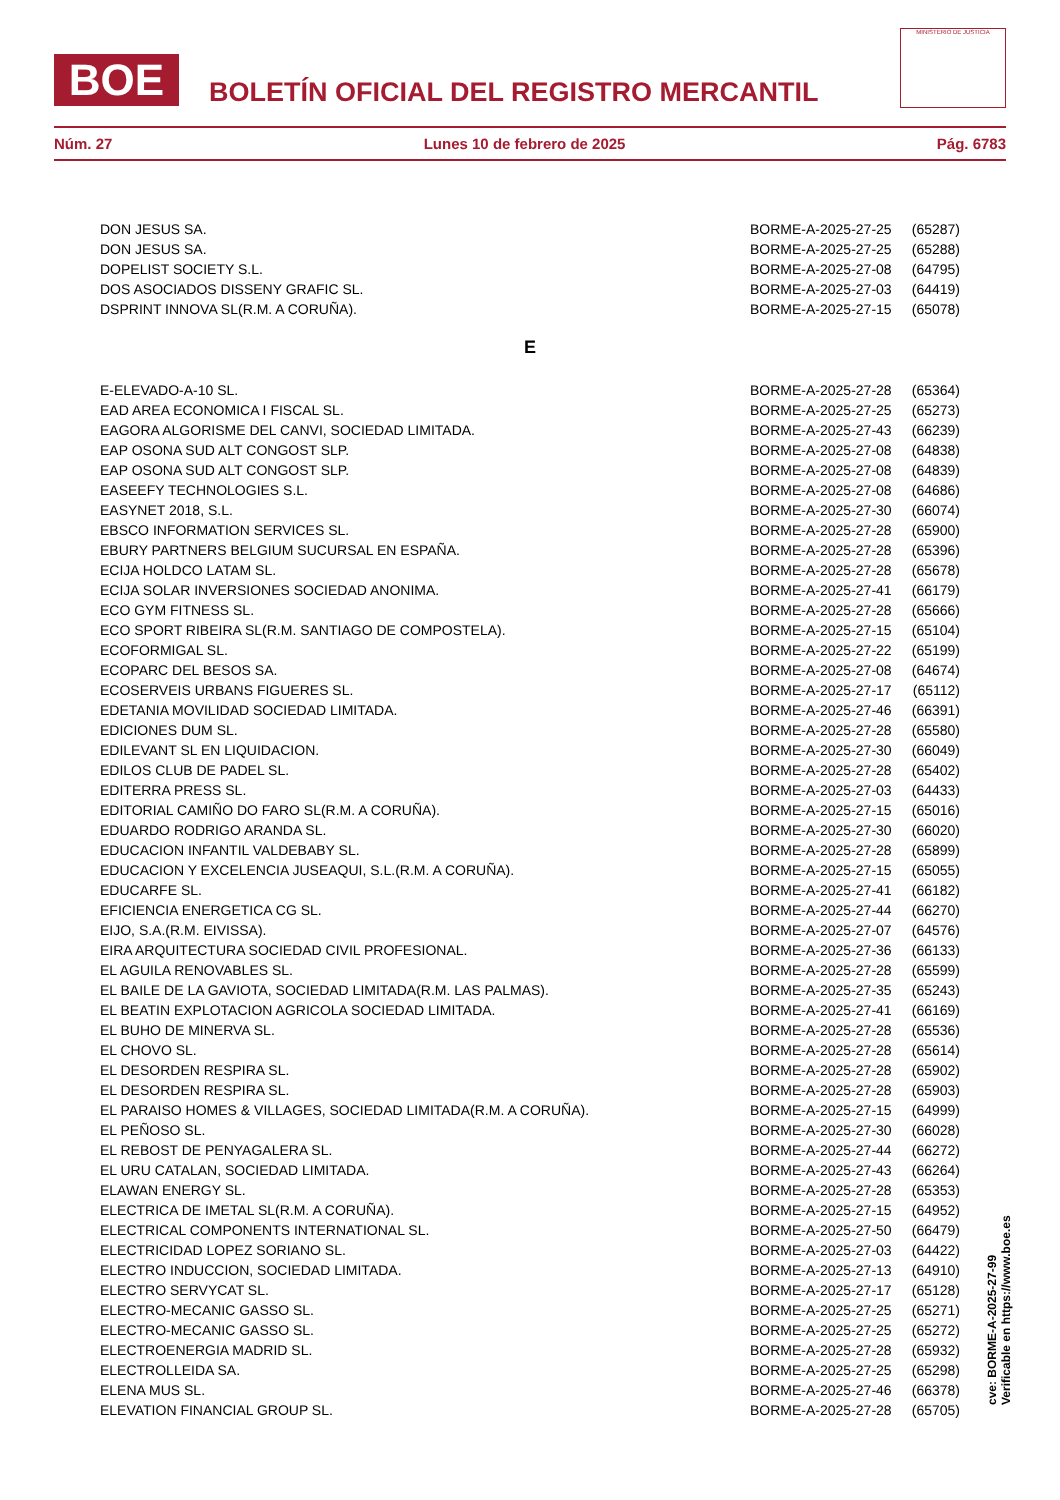BOE
BOLETÍN OFICIAL DEL REGISTRO MERCANTIL
MINISTERIO DE JUSTICIA
Núm. 27 Lunes 10 de febrero de 2025 Pág. 6783
| DON JESUS SA. | BORME-A-2025-27-25 | (65287) |
| DON JESUS SA. | BORME-A-2025-27-25 | (65288) |
| DOPELIST SOCIETY S.L. | BORME-A-2025-27-08 | (64795) |
| DOS ASOCIADOS DISSENY GRAFIC SL. | BORME-A-2025-27-03 | (64419) |
| DSPRINT INNOVA SL(R.M. A CORUÑA). | BORME-A-2025-27-15 | (65078) |
| E | | |
| E-ELEVADO-A-10 SL. | BORME-A-2025-27-28 | (65364) |
| EAD AREA ECONOMICA I FISCAL SL. | BORME-A-2025-27-25 | (65273) |
| EAGORA ALGORISME DEL CANVI, SOCIEDAD LIMITADA. | BORME-A-2025-27-43 | (66239) |
| EAP OSONA SUD ALT CONGOST SLP. | BORME-A-2025-27-08 | (64838) |
| EAP OSONA SUD ALT CONGOST SLP. | BORME-A-2025-27-08 | (64839) |
| EASEEFY TECHNOLOGIES S.L. | BORME-A-2025-27-08 | (64686) |
| EASYNET 2018, S.L. | BORME-A-2025-27-30 | (66074) |
| EBSCO INFORMATION SERVICES SL. | BORME-A-2025-27-28 | (65900) |
| EBURY PARTNERS BELGIUM SUCURSAL EN ESPAÑA. | BORME-A-2025-27-28 | (65396) |
| ECIJA HOLDCO LATAM SL. | BORME-A-2025-27-28 | (65678) |
| ECIJA SOLAR INVERSIONES SOCIEDAD ANONIMA. | BORME-A-2025-27-41 | (66179) |
| ECO GYM FITNESS SL. | BORME-A-2025-27-28 | (65666) |
| ECO SPORT RIBEIRA SL(R.M. SANTIAGO DE COMPOSTELA). | BORME-A-2025-27-15 | (65104) |
| ECOFORMIGAL SL. | BORME-A-2025-27-22 | (65199) |
| ECOPARC DEL BESOS SA. | BORME-A-2025-27-08 | (64674) |
| ECOSERVEIS URBANS FIGUERES SL. | BORME-A-2025-27-17 | (65112) |
| EDETANIA MOVILIDAD SOCIEDAD LIMITADA. | BORME-A-2025-27-46 | (66391) |
| EDICIONES DUM SL. | BORME-A-2025-27-28 | (65580) |
| EDILEVANT SL EN LIQUIDACION. | BORME-A-2025-27-30 | (66049) |
| EDILOS CLUB DE PADEL SL. | BORME-A-2025-27-28 | (65402) |
| EDITERRA PRESS SL. | BORME-A-2025-27-03 | (64433) |
| EDITORIAL CAMIÑO DO FARO SL(R.M. A CORUÑA). | BORME-A-2025-27-15 | (65016) |
| EDUARDO RODRIGO ARANDA SL. | BORME-A-2025-27-30 | (66020) |
| EDUCACION INFANTIL VALDEBABY SL. | BORME-A-2025-27-28 | (65899) |
| EDUCACION Y EXCELENCIA JUSEAQUI, S.L.(R.M. A CORUÑA). | BORME-A-2025-27-15 | (65055) |
| EDUCARFE SL. | BORME-A-2025-27-41 | (66182) |
| EFICIENCIA ENERGETICA CG SL. | BORME-A-2025-27-44 | (66270) |
| EIJO, S.A.(R.M. EIVISSA). | BORME-A-2025-27-07 | (64576) |
| EIRA ARQUITECTURA SOCIEDAD CIVIL PROFESIONAL. | BORME-A-2025-27-36 | (66133) |
| EL AGUILA RENOVABLES SL. | BORME-A-2025-27-28 | (65599) |
| EL BAILE DE LA GAVIOTA, SOCIEDAD LIMITADA(R.M. LAS PALMAS). | BORME-A-2025-27-35 | (65243) |
| EL BEATIN EXPLOTACION AGRICOLA SOCIEDAD LIMITADA. | BORME-A-2025-27-41 | (66169) |
| EL BUHO DE MINERVA SL. | BORME-A-2025-27-28 | (65536) |
| EL CHOVO SL. | BORME-A-2025-27-28 | (65614) |
| EL DESORDEN RESPIRA SL. | BORME-A-2025-27-28 | (65902) |
| EL DESORDEN RESPIRA SL. | BORME-A-2025-27-28 | (65903) |
| EL PARAISO HOMES & VILLAGES, SOCIEDAD LIMITADA(R.M. A CORUÑA). | BORME-A-2025-27-15 | (64999) |
| EL PEÑOSO SL. | BORME-A-2025-27-30 | (66028) |
| EL REBOST DE PENYAGALERA SL. | BORME-A-2025-27-44 | (66272) |
| EL URU CATALAN, SOCIEDAD LIMITADA. | BORME-A-2025-27-43 | (66264) |
| ELAWAN ENERGY SL. | BORME-A-2025-27-28 | (65353) |
| ELECTRICA DE IMETAL SL(R.M. A CORUÑA). | BORME-A-2025-27-15 | (64952) |
| ELECTRICAL COMPONENTS INTERNATIONAL SL. | BORME-A-2025-27-50 | (66479) |
| ELECTRICIDAD LOPEZ SORIANO SL. | BORME-A-2025-27-03 | (64422) |
| ELECTRO INDUCCION, SOCIEDAD LIMITADA. | BORME-A-2025-27-13 | (64910) |
| ELECTRO SERVYCAT SL. | BORME-A-2025-27-17 | (65128) |
| ELECTRO-MECANIC GASSO SL. | BORME-A-2025-27-25 | (65271) |
| ELECTRO-MECANIC GASSO SL. | BORME-A-2025-27-25 | (65272) |
| ELECTROENERGIA MADRID SL. | BORME-A-2025-27-28 | (65932) |
| ELECTROLLEIDA SA. | BORME-A-2025-27-25 | (65298) |
| ELENA MUS SL. | BORME-A-2025-27-46 | (66378) |
| ELEVATION FINANCIAL GROUP SL. | BORME-A-2025-27-28 | (65705) |
cve: BORME-A-2025-27-99
Verificable en https://www.boe.es